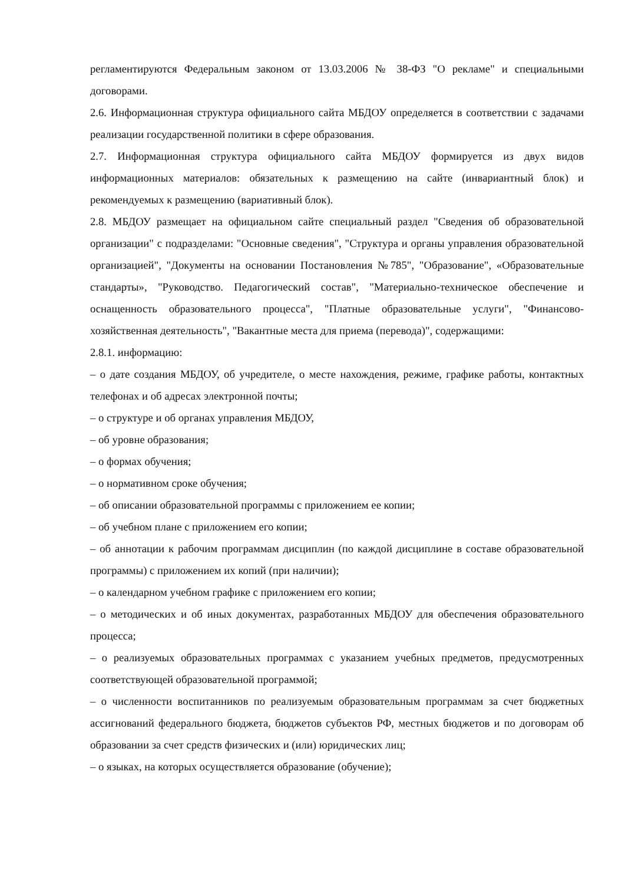регламентируются Федеральным законом от 13.03.2006 № 38-ФЗ "О рекламе" и специальными договорами.
2.6. Информационная структура официального сайта МБДОУ определяется в соответствии с задачами реализации государственной политики в сфере образования.
2.7. Информационная структура официального сайта МБДОУ формируется из двух видов информационных материалов: обязательных к размещению на сайте (инвариантный блок) и рекомендуемых к размещению (вариативный блок).
2.8. МБДОУ размещает на официальном сайте специальный раздел "Сведения об образовательной организации" с подразделами: "Основные сведения", "Структура и органы управления образовательной организацией", "Документы на основании Постановления №785", "Образование", «Образовательные стандарты», "Руководство. Педагогический состав", "Материально-техническое обеспечение и оснащенность образовательного процесса", "Платные образовательные услуги", "Финансово-хозяйственная деятельность", "Вакантные места для приема (перевода)", содержащими:
2.8.1. информацию:
– о дате создания МБДОУ, об учредителе, о месте нахождения, режиме, графике работы, контактных телефонах и об адресах электронной почты;
– о структуре и об органах управления МБДОУ,
– об уровне образования;
– о формах обучения;
– о нормативном сроке обучения;
– об описании образовательной программы с приложением ее копии;
– об учебном плане с приложением его копии;
– об аннотации к рабочим программам дисциплин (по каждой дисциплине в составе образовательной программы) с приложением их копий (при наличии);
– о календарном учебном графике с приложением его копии;
– о методических и об иных документах, разработанных МБДОУ для обеспечения образовательного процесса;
– о реализуемых образовательных программах с указанием учебных предметов, предусмотренных соответствующей образовательной программой;
– о численности воспитанников по реализуемым образовательным программам за счет бюджетных ассигнований федерального бюджета, бюджетов субъектов РФ, местных бюджетов и по договорам об образовании за счет средств физических и (или) юридических лиц;
– о языках, на которых осуществляется образование (обучение);